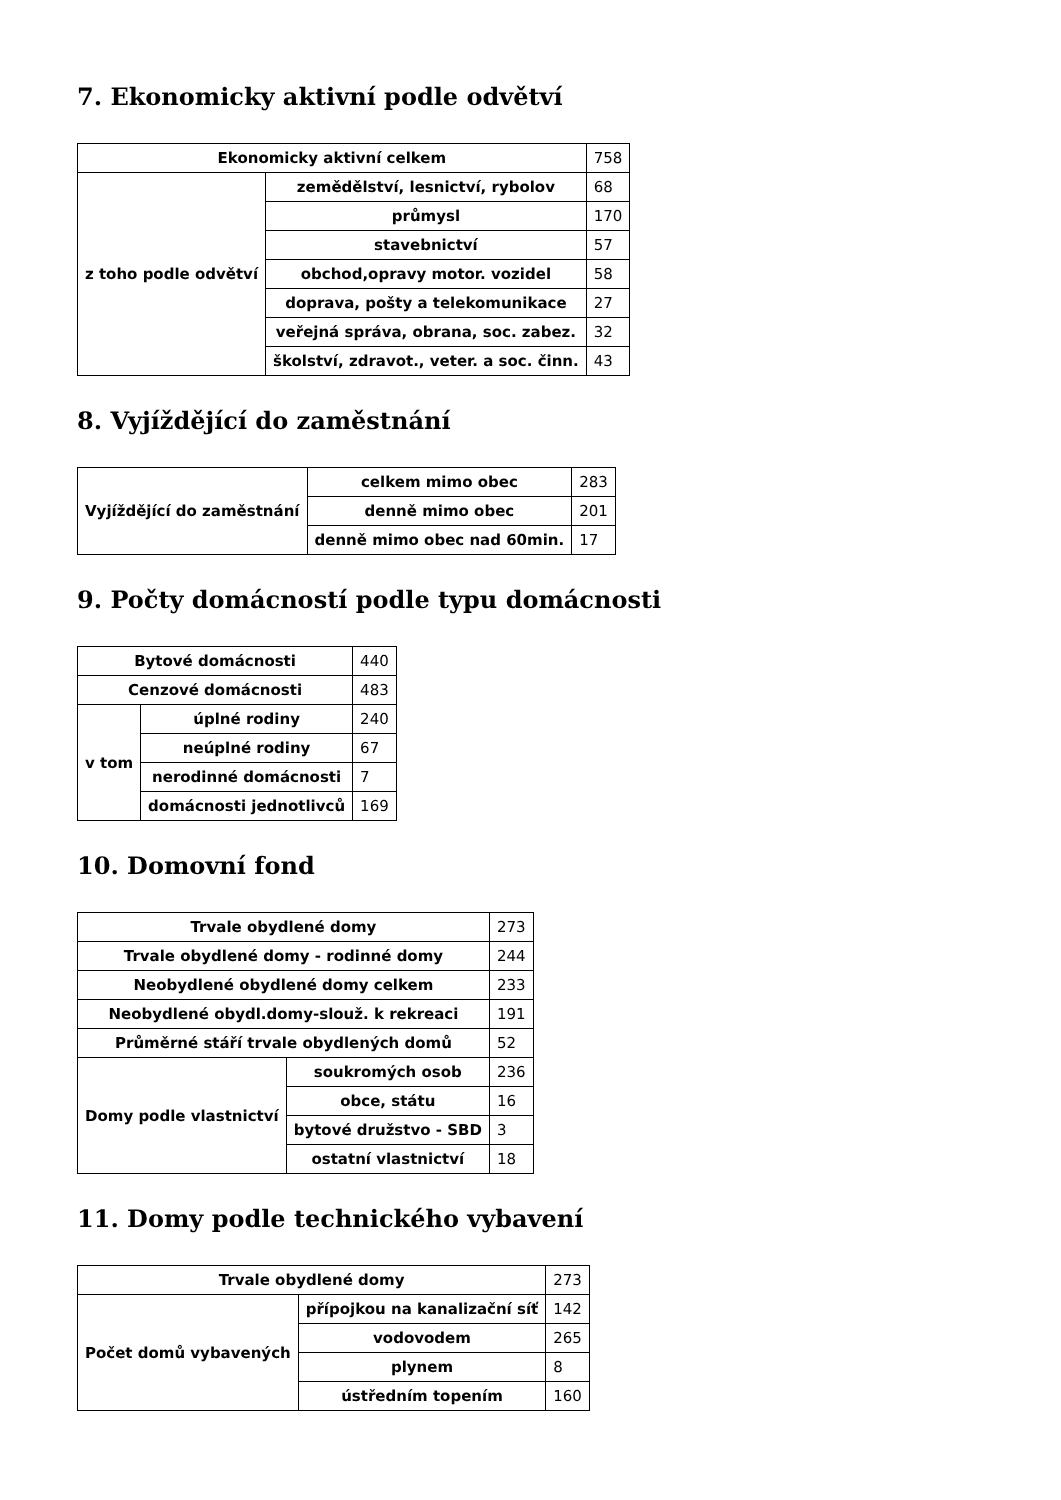7. Ekonomicky aktivní podle odvětví
| Ekonomicky aktivní celkem | | 758 |
| z toho podle odvětví | zemědělství, lesnictví, rybolov | 68 |
| | průmysl | 170 |
| | stavebnictví | 57 |
| | obchod,opravy motor. vozidel | 58 |
| | doprava, pošty a telekomunikace | 27 |
| | veřejná správa, obrana, soc. zabez. | 32 |
| | školství, zdravot., veter. a soc. činn. | 43 |
8. Vyjíždějící do zaměstnání
| Vyjíždějící do zaměstnání | celkem mimo obec | 283 |
| | denně mimo obec | 201 |
| | denně mimo obec nad 60min. | 17 |
9. Počty domácností podle typu domácnosti
| Bytové domácnosti | | 440 |
| Cenzové domácnosti | | 483 |
| v tom | úplné rodiny | 240 |
| | neúplné rodiny | 67 |
| | nerodinné domácnosti | 7 |
| | domácnosti jednotlivců | 169 |
10. Domovní fond
| Trvale obydlené domy | | 273 |
| Trvale obydlené domy - rodinné domy | | 244 |
| Neobydlené obydlené domy celkem | | 233 |
| Neobydlené obydl.domy-slouž. k rekreaci | | 191 |
| Průměrné stáří trvale obydlených domů | | 52 |
| Domy podle vlastnictví | soukromých osob | 236 |
| | obce, státu | 16 |
| | bytové družstvo - SBD | 3 |
| | ostatní vlastnictví | 18 |
11. Domy podle technického vybavení
| Trvale obydlené domy | | 273 |
| Počet domů vybavených | přípojkou na kanalizační síť | 142 |
| | vodovodem | 265 |
| | plynem | 8 |
| | ústředním topením | 160 |